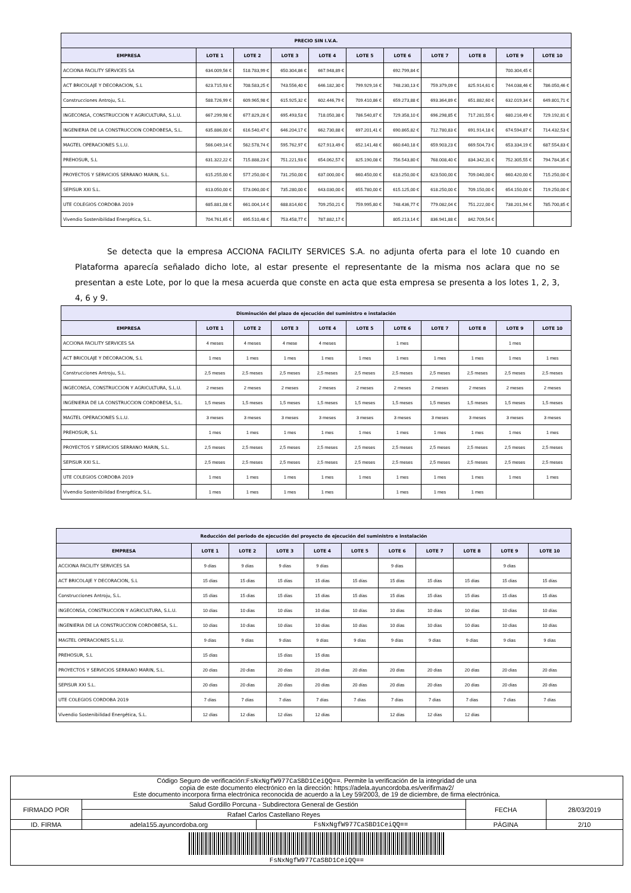| PRECIO SIN I.V.A. | | | | | | | | | | |
| --- | --- | --- | --- | --- | --- | --- | --- | --- | --- | --- |
| EMPRESA | LOTE 1 | LOTE 2 | LOTE 3 | LOTE 4 | LOTE 5 | LOTE 6 | LOTE 7 | LOTE 8 | LOTE 9 | LOTE 10 |
| ACCIONA FACILITY SERVICES SA | 634.009,56 € | 518.783,99 € | 650.304,86 € | 667.948,89 € | | 692.799,84 € | | | 700.304,45 € | |
| ACT BRICOLAJE Y DECORACION, S.L | 623.715,93 € | 708.583,25 € | 743.556,40 € | 646.182,30 € | 799.929,16 € | 748.230,13 € | 759.379,09 € | 825.914,61 € | 744.038,46 € | 786.050,46 € |
| Construcciones Antroju, S.L. | 588.726,99 € | 609.965,98 € | 615.925,32 € | 602.446,79 € | 709.410,86 € | 659.273,88 € | 693.364,89 € | 651.882,60 € | 632.019,34 € | 649.801,71 € |
| INGECONSA, CONSTRUCCION Y AGRICULTURA, S.L.U. | 667.299,98 € | 677.829,28 € | 695.493,53 € | 718.050,38 € | 786.540,87 € | 729.358,10 € | 696.298,85 € | 717.281,55 € | 680.216,49 € | 729.192,81 € |
| INGENIERIA DE LA CONSTRUCCION CORDOBESA, S.L. | 635.886,00 € | 616.540,47 € | 646.204,17 € | 662.730,88 € | 697.201,41 € | 690.865,82 € | 712.780,83 € | 691.914,18 € | 674.594,87 € | 714.432,53 € |
| MAGTEL OPERACIONES S.L.U. | 566.049,14 € | 562.578,74 € | 595.762,97 € | 627.913,49 € | 652.141,48 € | 660.640,18 € | 659.903,23 € | 669.504,73 € | 653.334,19 € | 687.554,83 € |
| PREHOSUR, S.L | 631.322,22 € | 715.888,23 € | 751.221,93 € | 654.062,57 € | 825.190,08 € | 756.543,80 € | 768.008,40 € | 834.342,31 € | 752.305,55 € | 794.784,35 € |
| PROYECTOS Y SERVICIOS SERRANO MARIN, S.L. | 615.255,00 € | 577.250,00 € | 731.250,00 € | 637.000,00 € | 660.450,00 € | 618.250,00 € | 623.500,00 € | 709.040,00 € | 660.420,00 € | 715.250,00 € |
| SEPISUR XXI S.L. | 613.050,00 € | 573.060,00 € | 735.280,00 € | 643.030,00 € | 655.780,00 € | 615.125,00 € | 618.250,00 € | 709.150,00 € | 654.150,00 € | 719.250,00 € |
| UTE COLEGIOS CORDOBA 2019 | 685.881,08 € | 661.004,14 € | 688.814,60 € | 709.250,21 € | 759.995,80 € | 748.436,77 € | 779.082,04 € | 751.222,00 € | 738.201,94 € | 785.700,85 € |
| Vivendio Sostenibilidad Energética, S.L. | 704.761,65 € | 695.510,48 € | 753.458,77 € | 787.882,17 € | | 805.213,14 € | 836.941,88 € | 842.709,54 € | | |
Se detecta que la empresa ACCIONA FACILITY SERVICES S.A. no adjunta oferta para el lote 10 cuando en Plataforma aparecía señalado dicho lote, al estar presente el representante de la misma nos aclara que no se presentan a este Lote, por lo que la mesa acuerda que conste en acta que esta empresa se presenta a los lotes 1, 2, 3, 4, 6 y 9.
| Disminución del plazo de ejecución del suministro e instalación | | | | | | | | | | |
| --- | --- | --- | --- | --- | --- | --- | --- | --- | --- | --- |
| EMPRESA | LOTE 1 | LOTE 2 | LOTE 3 | LOTE 4 | LOTE 5 | LOTE 6 | LOTE 7 | LOTE 8 | LOTE 9 | LOTE 10 |
| ACCIONA FACILITY SERVICES SA | 4 meses | 4 meses | 4 mese | 4 meses | | 1 mes | | | 1 mes | |
| ACT BRICOLAJE Y DECORACION, S.L | 1 mes | 1 mes | 1 mes | 1 mes | 1 mes | 1 mes | 1 mes | 1 mes | 1 mes | 1 mes |
| Construcciones Antroju, S.L. | 2,5 meses | 2,5 meses | 2,5 meses | 2,5 meses | 2,5 meses | 2,5 meses | 2,5 meses | 2,5 meses | 2,5 meses | 2,5 meses |
| INGECONSA, CONSTRUCCION Y AGRICULTURA, S.L.U. | 2 meses | 2 meses | 2 meses | 2 meses | 2 meses | 2 meses | 2 meses | 2 meses | 2 meses | 2 meses |
| INGENIERIA DE LA CONSTRUCCION CORDOBESA, S.L. | 1,5 meses | 1,5 meses | 1,5 meses | 1,5 meses | 1,5 meses | 1,5 meses | 1,5 meses | 1,5 meses | 1,5 meses | 1,5 meses |
| MAGTEL OPERACIONES S.L.U. | 3 meses | 3 meses | 3 meses | 3 meses | 3 meses | 3 meses | 3 meses | 3 meses | 3 meses | 3 meses |
| PREHOSUR, S.L | 1 mes | 1 mes | 1 mes | 1 mes | 1 mes | 1 mes | 1 mes | 1 mes | 1 mes | 1 mes |
| PROYECTOS Y SERVICIOS SERRANO MARIN, S.L. | 2,5 meses | 2,5 meses | 2,5 meses | 2,5 meses | 2,5 meses | 2,5 meses | 2,5 meses | 2,5 meses | 2,5 meses | 2,5 meses |
| SEPISUR XXI S.L. | 2,5 meses | 2,5 meses | 2,5 meses | 2,5 meses | 2,5 meses | 2,5 meses | 2,5 meses | 2,5 meses | 2,5 meses | 2,5 meses |
| UTE COLEGIOS CORDOBA 2019 | 1 mes | 1 mes | 1 mes | 1 mes | 1 mes | 1 mes | 1 mes | 1 mes | 1 mes | 1 mes |
| Vivendio Sostenibilidad Energética, S.L. | 1 mes | 1 mes | 1 mes | 1 mes | | 1 mes | 1 mes | 1 mes | | |
| Reducción del periodo de ejecución del proyecto de ejecución del suministro e instalación | | | | | | | | | | |
| --- | --- | --- | --- | --- | --- | --- | --- | --- | --- | --- |
| EMPRESA | LOTE 1 | LOTE 2 | LOTE 3 | LOTE 4 | LOTE 5 | LOTE 6 | LOTE 7 | LOTE 8 | LOTE 9 | LOTE 10 |
| ACCIONA FACILITY SERVICES SA | 9 días | 9 días | 9 días | 9 días | | 9 días | | | 9 días | |
| ACT BRICOLAJE Y DECORACION, S.L | 15 días | 15 días | 15 días | 15 días | 15 días | 15 días | 15 días | 15 días | 15 días | 15 días |
| Construcciones Antroju, S.L. | 15 días | 15 días | 15 días | 15 días | 15 días | 15 días | 15 días | 15 días | 15 días | 15 días |
| INGECONSA, CONSTRUCCION Y AGRICULTURA, S.L.U. | 10 días | 10 días | 10 días | 10 días | 10 días | 10 días | 10 días | 10 días | 10 días | 10 días |
| INGENIERIA DE LA CONSTRUCCION CORDOBESA, S.L. | 10 días | 10 días | 10 días | 10 días | 10 días | 10 días | 10 días | 10 días | 10 días | 10 días |
| MAGTEL OPERACIONES S.L.U. | 9 días | 9 días | 9 días | 9 días | 9 días | 9 días | 9 días | 9 días | 9 días | 9 días |
| PREHOSUR, S.L | 15 días | | 15 días | 15 días | | | | | | |
| PROYECTOS Y SERVICIOS SERRANO MARIN, S.L. | 20 días | 20 días | 20 días | 20 días | 20 días | 20 días | 20 días | 20 días | 20 días | 20 días |
| SEPISUR XXI S.L. | 20 días | 20 días | 20 días | 20 días | 20 días | 20 días | 20 días | 20 días | 20 días | 20 días |
| UTE COLEGIOS CORDOBA 2019 | 7 días | 7 días | 7 días | 7 días | 7 días | 7 días | 7 días | 7 días | 7 días | 7 días |
| Vivendio Sostenibilidad Energética, S.L. | 12 días | 12 días | 12 días | 12 días | | 12 días | 12 días | 12 días | | |
| Código Seguro de verificación: FsNxNgfW977CaSBD1CeiQQ== . Permite la verificación de la integridad de una copia de este documento electrónico en la dirección: https://adela.ayuncordoba.es/verifirmav2/ Este documento incorpora firma electrónica reconocida de acuerdo a la Ley 59/2003, de 19 de diciembre, de firma electrónica. | | | | |
| FIRMADO POR | Salud Gordillo Porcuna - Subdirectora General de Gestión | | FECHA | 28/03/2019 |
| | Rafael Carlos Castellano Reyes | | | |
| ID. FIRMA | adela155.ayuncordoba.org | FsNxNgfW977CaSBD1CeiQQ== | PÁGINA | 2/10 |
| FsNxNgfW977CaSBD1CeiQQ== | | | | |